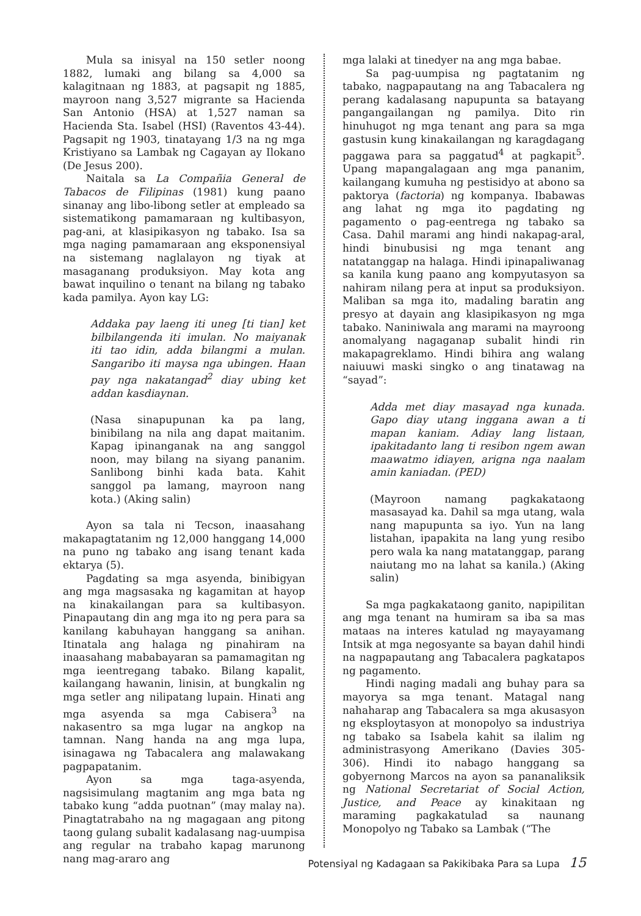Mula sa inisyal na 150 setler noong 1882, lumaki ang bilang sa 4,000 sa kalagitnaan ng 1883, at pagsapit ng 1885, mayroon nang 3,527 migrante sa Hacienda San Antonio (HSA) at 1,527 naman sa Hacienda Sta. Isabel (HSI) (Raventos 43-44). Pagsapit ng 1903, tinatayang 1/3 na ng mga Kristiyano sa Lambak ng Cagayan ay Ilokano (De Jesus 200).
Naitala sa La Compañia General de Tabacos de Filipinas (1981) kung paano sinanay ang libo-libong setler at empleado sa sistematikong pamamaraan ng kultibasyon, pag-ani, at klasipikasyon ng tabako. Isa sa mga naging pamamaraan ang eksponensiyal na sistemang naglalayon ng tiyak at masaganang produksiyon. May kota ang bawat inquilino o tenant na bilang ng tabako kada pamilya. Ayon kay LG:
Addaka pay laeng iti uneg [ti tian] ket bilbilangenda iti imulan. No maiyanak iti tao idin, adda bilangmi a mulan. Sangaribo iti maysa nga ubingen. Haan pay nga nakatangad<sup>2</sup> diay ubing ket addan kasdiaynan.
(Nasa sinapupunan ka pa lang, binibilang na nila ang dapat maitanim. Kapag ipinanganak na ang sanggol noon, may bilang na siyang pananim. Sanlibong binhi kada bata. Kahit sanggol pa lamang, mayroon nang kota.) (Aking salin)
Ayon sa tala ni Tecson, inaasahang makapagtatanim ng 12,000 hanggang 14,000 na puno ng tabako ang isang tenant kada ektarya (5).
Pagdating sa mga asyenda, binibigyan ang mga magsasaka ng kagamitan at hayop na kinakailangan para sa kultibasyon. Pinapautang din ang mga ito ng pera para sa kanilang kabuhayan hanggang sa anihan. Itinatala ang halaga ng pinahiram na inaasahang mababayaran sa pamamagitan ng mga ieentregang tabako. Bilang kapalit, kailangang hawanin, linisin, at bungkalin ng mga setler ang nilipatang lupain. Hinati ang mga asyenda sa mga Cabisera<sup>3</sup> na nakasentro sa mga lugar na angkop na tamnan. Nang handa na ang mga lupa, isinagawa ng Tabacalera ang malawakang pagpapatanim.
Ayon sa mga taga-asyenda, nagsisimulang magtanim ang mga bata ng tabako kung “adda puotnan” (may malay na). Pinagtatrabaho na ng magagaan ang pitong taong gulang subalit kadalasang nag-uumpisa ang regular na trabaho kapag marunong nang mag-araro ang
mga lalaki at tinedyer na ang mga babae.
Sa pag-uumpisa ng pagtatanim ng tabako, nagpapautang na ang Tabacalera ng perang kadalasang napupunta sa batayang pangangailangan ng pamilya. Dito rin hinuhugot ng mga tenant ang para sa mga gastusin kung kinakailangan ng karagdagang paggawa para sa paggatud<sup>4</sup> at pagkapit<sup>5</sup>. Upang mapangalagaan ang mga pananim, kailangang kumuha ng pestisidyo at abono sa paktorya (factoria) ng kompanya. Ibabawas ang lahat ng mga ito pagdating ng pagamento o pag-eentrega ng tabako sa Casa. Dahil marami ang hindi nakapag-aral, hindi binubusisi ng mga tenant ang natatanggap na halaga. Hindi ipinapaliwanag sa kanila kung paano ang kompyutasyon sa nahiram nilang pera at input sa produksiyon. Maliban sa mga ito, madaling baratin ang presyo at dayain ang klasipikasyon ng mga tabako. Naniniwala ang marami na mayroong anomalyang nagaganap subalit hindi rin makapagreklamo. Hindi bihira ang walang naiuuwi maski singko o ang tinatawag na “sayad”:
Adda met diay masayad nga kunada. Gapo diay utang inggana awan a ti mapan kaniam. Adiay lang listaan, ipakitadanto lang ti resibon ngem awan maawatmo idiayen, arigna nga naalam amin kaniadan. (PED)
(Mayroon namang pagkakataong masasayad ka. Dahil sa mga utang, wala nang mapupunta sa iyo. Yun na lang listahan, ipapakita na lang yung resibo pero wala ka nang matatanggap, parang naiutang mo na lahat sa kanila.) (Aking salin)
Sa mga pagkakataong ganito, napipilitan ang mga tenant na humiram sa iba sa mas mataas na interes katulad ng mayayamang Intsik at mga negosyante sa bayan dahil hindi na nagpapautang ang Tabacalera pagkatapos ng pagamento.
Hindi naging madali ang buhay para sa mayorya sa mga tenant. Matagal nang nahaharap ang Tabacalera sa mga akusasyon ng eksploytasyon at monopolyo sa industriya ng tabako sa Isabela kahit sa ilalim ng administrasyong Amerikano (Davies 305-306). Hindi ito nabago hanggang sa gobyernong Marcos na ayon sa pananaliksik ng National Secretariat of Social Action, Justice, and Peace ay kinakitaan ng maraming pagkakatulad sa naunang Monopolyo ng Tabako sa Lambak (“The
Potensiyal ng Kadagaan sa Pakikibaka Para sa Lupa 15